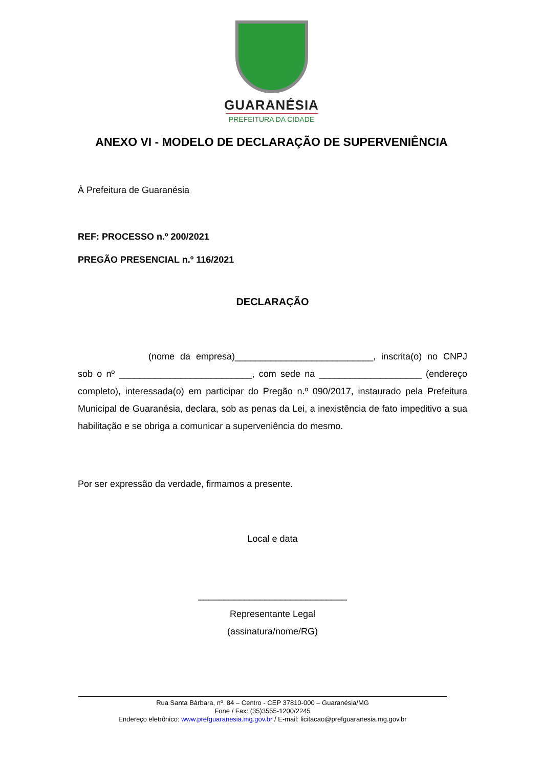GUARANÉSIA
PREFEITURA DA CIDADE
ANEXO VI - MODELO DE DECLARAÇÃO DE SUPERVENIÊNCIA
À Prefeitura de Guaranésia
REF: PROCESSO n.º 200/2021
PREGÃO PRESENCIAL n.º 116/2021
DECLARAÇÃO
(nome da empresa)___________________________, inscrita(o) no CNPJ sob o nº __________________________, com sede na ____________________ (endereço completo), interessada(o) em participar do Pregão n.º 090/2017, instaurado pela Prefeitura Municipal de Guaranésia, declara, sob as penas da Lei, a inexistência de fato impeditivo a sua habilitação e se obriga a comunicar a superveniência do mesmo.
Por ser expressão da verdade, firmamos a presente.
Local e data
_____________________________
Representante Legal
(assinatura/nome/RG)
Rua Santa Bárbara, nº. 84 – Centro - CEP 37810-000 – Guaranésia/MG
Fone / Fax: (35)3555-1200/2245
Endereço eletrônico: www.prefguaranesia.mg.gov.br / E-mail: licitacao@prefguaranesia.mg.gov.br